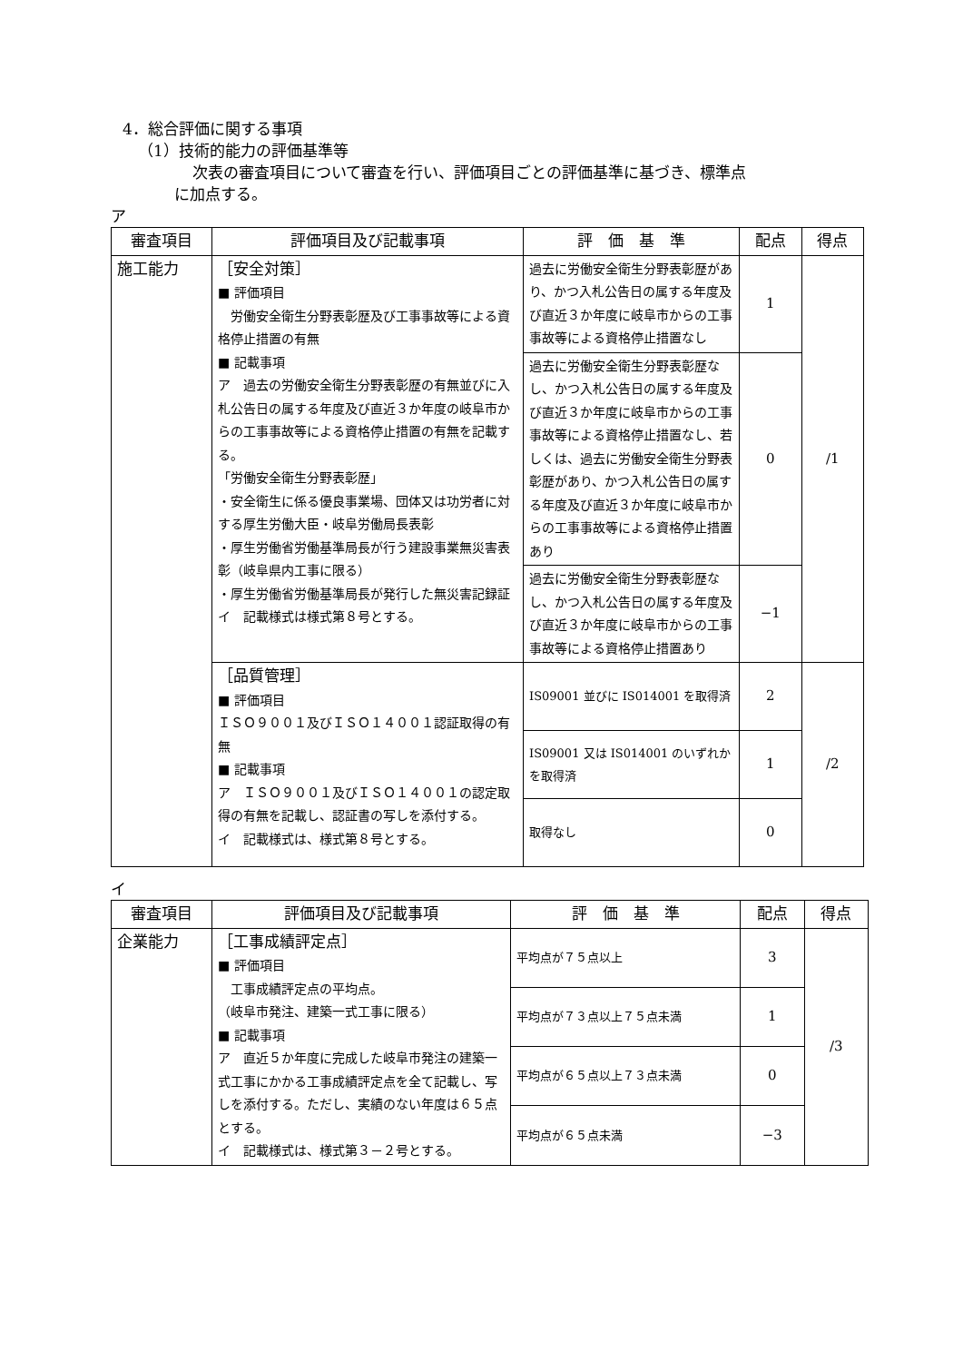4．総合評価に関する事項
（1）技術的能力の評価基準等
次表の審査項目について審査を行い、評価項目ごとの評価基準に基づき、標準点
に加点する。
ア
| 審査項目 | 評価項目及び記載事項 | 評 価 基 準 | 配点 | 得点 |
| --- | --- | --- | --- | --- |
| 施工能力 | ［安全対策］ ■ 評価項目 労働安全衛生分野表彰歴及び工事事故等による資格停止措置の有無 ■ 記載事項 ア 過去の労働安全衛生分野表彰歴の有無並びに入札公告日の属する年度及び直近３か年度の岐阜市からの工事事故等による資格停止措置の有無を記載する。 「労働安全衛生分野表彰歴」 ・安全衛生に係る優良事業場、団体又は功労者に対する厚生労働大臣・岐阜労働局長表彰 ・厚生労働省労働基準局長が行う建設事業無災害表彰（岐阜県内工事に限る） ・厚生労働省労働基準局長が発行した無災害記録証 イ 記載様式は様式第８号とする。 | 過去に労働安全衛生分野表彰歴があり、かつ入札公告日の属する年度及び直近３か年度に岐阜市からの工事事故等による資格停止措置なし | 1 | /1 |
| | | 過去に労働安全衛生分野表彰歴なし、かつ入札公告日の属する年度及び直近３か年度に岐阜市からの工事事故等による資格停止措置なし、若しくは、過去に労働安全衛生分野表彰歴があり、かつ入札公告日の属する年度及び直近３か年度に岐阜市からの工事事故等による資格停止措置あり | 0 | |
| | | 過去に労働安全衛生分野表彰歴なし、かつ入札公告日の属する年度及び直近３か年度に岐阜市からの工事事故等による資格停止措置あり | −1 | |
| | ［品質管理］ ■ 評価項目 ＩＳＯ９００１及びＩＳＯ１４００１認証取得の有無 ■ 記載事項 ア ＩＳＯ９００１及びＩＳＯ１４００１の認定取得の有無を記載し、認証書の写しを添付する。 イ 記載様式は、様式第８号とする。 | IS09001 並びに IS014001 を取得済 | 2 | /2 |
| | | IS09001 又は IS014001 のいずれかを取得済 | 1 | |
| | | 取得なし | 0 | |
イ
| 審査項目 | 評価項目及び記載事項 | 評 価 基 準 | 配点 | 得点 |
| --- | --- | --- | --- | --- |
| 企業能力 | ［工事成績評定点］ ■ 評価項目 工事成績評定点の平均点。 （岐阜市発注、建築一式工事に限る） ■ 記載事項 ア 直近５か年度に完成した岐阜市発注の建築一式工事にかかる工事成績評定点を全て記載し、写しを添付する。ただし、実績のない年度は６５点とする。 イ 記載様式は、様式第３－２号とする。 | 平均点が７５点以上 | 3 | /3 |
| | | 平均点が７３点以上７５点未満 | 1 | |
| | | 平均点が６５点以上７３点未満 | 0 | |
| | | 平均点が６５点未満 | −3 | |